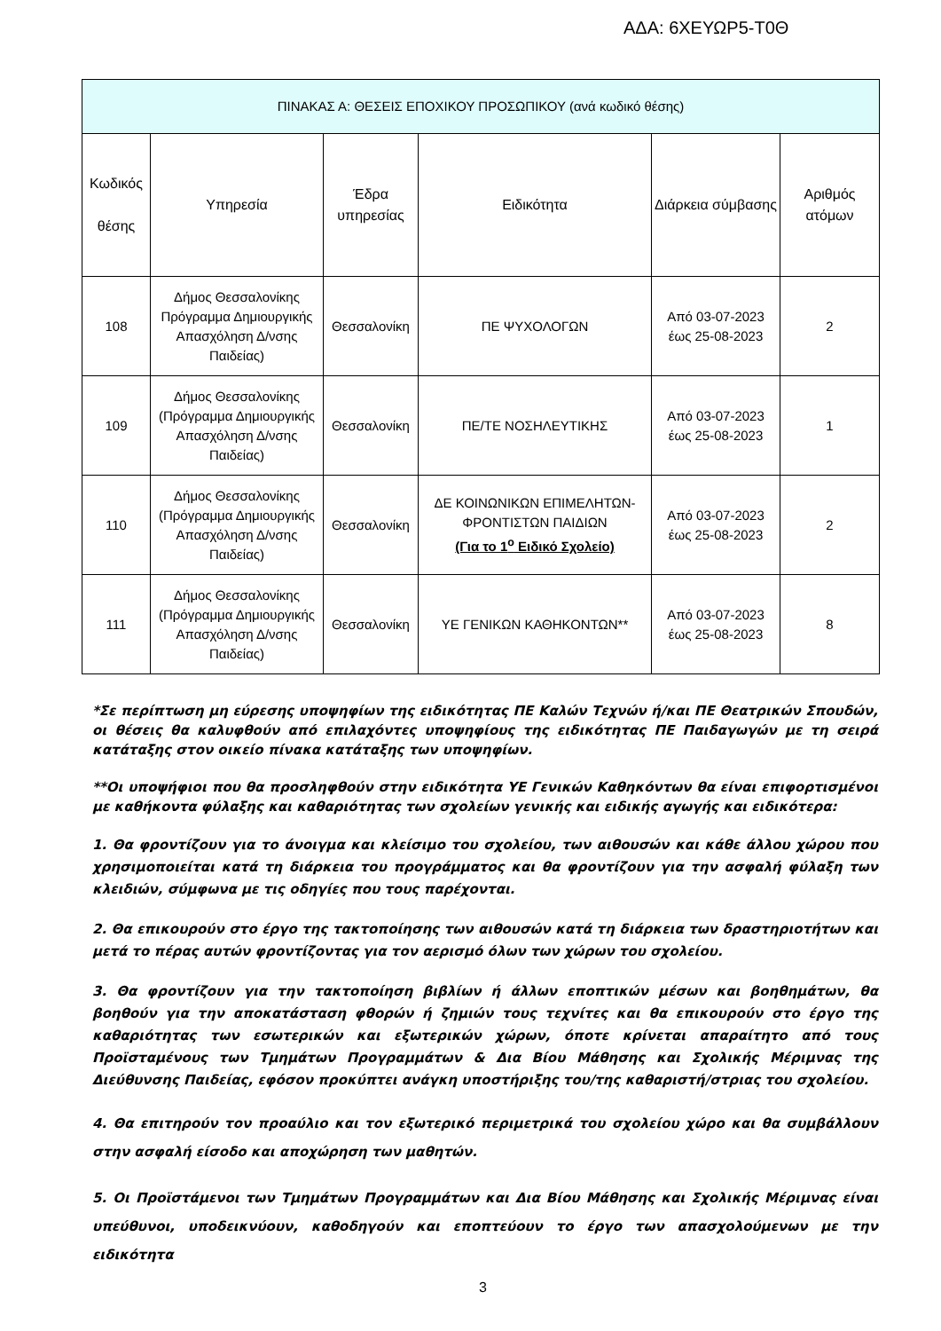ΑΔΑ: 6ΧΕΥΩΡ5-Τ0Θ
| ΠΙΝΑΚΑΣ Α: ΘΕΣΕΙΣ ΕΠΟΧΙΚΟΥ ΠΡΟΣΩΠΙΚΟΥ (ανά κωδικό θέσης) | | | | | |
| --- | --- | --- | --- | --- | --- |
| Κωδικός θέσης | Υπηρεσία | Έδρα υπηρεσίας | Ειδικότητα | Διάρκεια σύμβασης | Αριθμός ατόμων |
| 108 | Δήμος Θεσσαλονίκης Πρόγραμμα Δημιουργικής Απασχόληση Δ/νσης Παιδείας) | Θεσσαλονίκη | ΠΕ ΨΥΧΟΛΟΓΩΝ | Από 03-07-2023 έως 25-08-2023 | 2 |
| 109 | Δήμος Θεσσαλονίκης (Πρόγραμμα Δημιουργικής Απασχόληση Δ/νσης Παιδείας) | Θεσσαλονίκη | ΠΕ/ΤΕ ΝΟΣΗΛΕΥΤΙΚΗΣ | Από 03-07-2023 έως 25-08-2023 | 1 |
| 110 | Δήμος Θεσσαλονίκης (Πρόγραμμα Δημιουργικής Απασχόληση Δ/νσης Παιδείας) | Θεσσαλονίκη | ΔΕ ΚΟΙΝΩΝΙΚΩΝ ΕΠΙΜΕΛΗΤΩΝ- ΦΡΟΝΤΙΣΤΩΝ ΠΑΙΔΙΩΝ (Για το 1<sup>ο</sup> Ειδικό Σχολείο) | Από 03-07-2023 έως 25-08-2023 | 2 |
| 111 | Δήμος Θεσσαλονίκης (Πρόγραμμα Δημιουργικής Απασχόληση Δ/νσης Παιδείας) | Θεσσαλονίκη | ΥΕ ΓΕΝΙΚΩΝ ΚΑΘΗΚΟΝΤΩΝ** | Από 03-07-2023 έως 25-08-2023 | 8 |
*Σε περίπτωση μη εύρεσης υποψηφίων της ειδικότητας ΠΕ Καλών Τεχνών ή/και ΠΕ Θεατρικών Σπουδών, οι θέσεις θα καλυφθούν από επιλαχόντες υποψηφίους της ειδικότητας ΠΕ Παιδαγωγών με τη σειρά κατάταξης στον οικείο πίνακα κατάταξης των υποψηφίων.
**Οι υποψήφιοι που θα προσληφθούν στην ειδικότητα ΥΕ Γενικών Καθηκόντων θα είναι επιφορτισμένοι με καθήκοντα φύλαξης και καθαριότητας των σχολείων γενικής και ειδικής αγωγής και ειδικότερα:
1. Θα φροντίζουν για το άνοιγμα και κλείσιμο του σχολείου, των αιθουσών και κάθε άλλου χώρου που χρησιμοποιείται κατά τη διάρκεια του προγράμματος και θα φροντίζουν για την ασφαλή φύλαξη των κλειδιών, σύμφωνα με τις οδηγίες που τους παρέχονται.
2. Θα επικουρούν στο έργο της τακτοποίησης των αιθουσών κατά τη διάρκεια των δραστηριοτήτων και μετά το πέρας αυτών φροντίζοντας για τον αερισμό όλων των χώρων του σχολείου.
3. Θα φροντίζουν για την τακτοποίηση βιβλίων ή άλλων εποπτικών μέσων και βοηθημάτων, θα βοηθούν για την αποκατάσταση φθορών ή ζημιών τους τεχνίτες και θα επικουρούν στο έργο της καθαριότητας των εσωτερικών και εξωτερικών χώρων, όποτε κρίνεται απαραίτητο από τους Προϊσταμένους των Τμημάτων Προγραμμάτων & Δια Βίου Μάθησης και Σχολικής Μέριμνας της Διεύθυνσης Παιδείας, εφόσον προκύπτει ανάγκη υποστήριξης του/της καθαριστή/στριας του σχολείου.
4. Θα επιτηρούν τον προαύλιο και τον εξωτερικό περιμετρικά του σχολείου χώρο και θα συμβάλλουν στην ασφαλή είσοδο και αποχώρηση των μαθητών.
5. Οι Προϊστάμενοι των Τμημάτων Προγραμμάτων και Δια Βίου Μάθησης και Σχολικής Μέριμνας είναι υπεύθυνοι, υποδεικνύουν, καθοδηγούν και εποπτεύουν το έργο των απασχολούμενων με την ειδικότητα
3